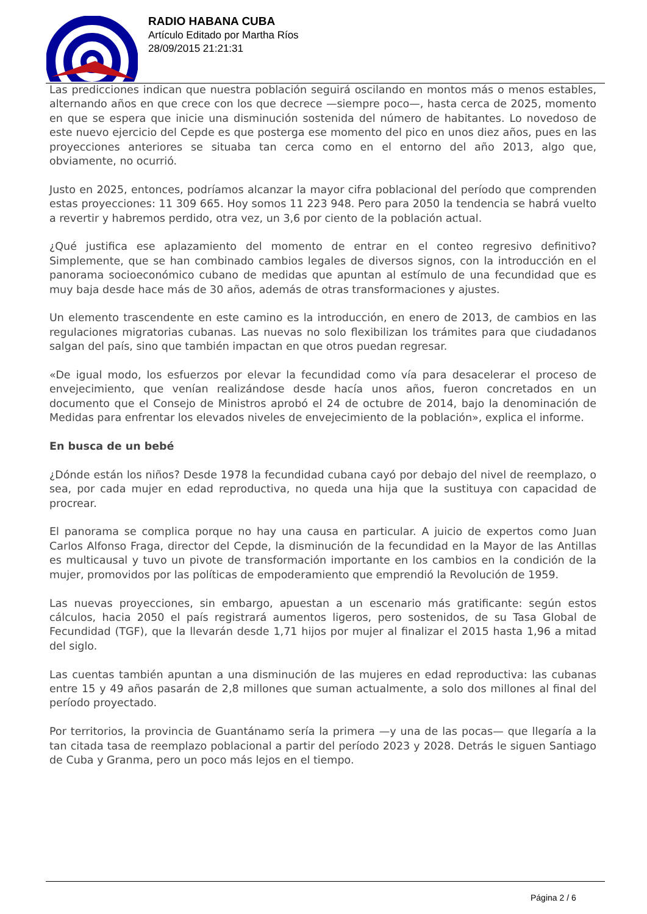RADIO HABANA CUBA
Artículo Editado por Martha Ríos
28/09/2015 21:21:31
Las predicciones indican que nuestra población seguirá oscilando en montos más o menos estables, alternando años en que crece con los que decrece —siempre poco—, hasta cerca de 2025, momento en que se espera que inicie una disminución sostenida del número de habitantes. Lo novedoso de este nuevo ejercicio del Cepde es que posterga ese momento del pico en unos diez años, pues en las proyecciones anteriores se situaba tan cerca como en el entorno del año 2013, algo que, obviamente, no ocurrió.
Justo en 2025, entonces, podríamos alcanzar la mayor cifra poblacional del período que comprenden estas proyecciones: 11 309 665. Hoy somos 11 223 948. Pero para 2050 la tendencia se habrá vuelto a revertir y habremos perdido, otra vez, un 3,6 por ciento de la población actual.
¿Qué justifica ese aplazamiento del momento de entrar en el conteo regresivo definitivo? Simplemente, que se han combinado cambios legales de diversos signos, con la introducción en el panorama socioeconómico cubano de medidas que apuntan al estímulo de una fecundidad que es muy baja desde hace más de 30 años, además de otras transformaciones y ajustes.
Un elemento trascendente en este camino es la introducción, en enero de 2013, de cambios en las regulaciones migratorias cubanas. Las nuevas no solo flexibilizan los trámites para que ciudadanos salgan del país, sino que también impactan en que otros puedan regresar.
«De igual modo, los esfuerzos por elevar la fecundidad como vía para desacelerar el proceso de envejecimiento, que venían realizándose desde hacía unos años, fueron concretados en un documento que el Consejo de Ministros aprobó el 24 de octubre de 2014, bajo la denominación de Medidas para enfrentar los elevados niveles de envejecimiento de la población», explica el informe.
En busca de un bebé
¿Dónde están los niños? Desde 1978 la fecundidad cubana cayó por debajo del nivel de reemplazo, o sea, por cada mujer en edad reproductiva, no queda una hija que la sustituya con capacidad de procrear.
El panorama se complica porque no hay una causa en particular. A juicio de expertos como Juan Carlos Alfonso Fraga, director del Cepde, la disminución de la fecundidad en la Mayor de las Antillas es multicausal y tuvo un pivote de transformación importante en los cambios en la condición de la mujer, promovidos por las políticas de empoderamiento que emprendió la Revolución de 1959.
Las nuevas proyecciones, sin embargo, apuestan a un escenario más gratificante: según estos cálculos, hacia 2050 el país registrará aumentos ligeros, pero sostenidos, de su Tasa Global de Fecundidad (TGF), que la llevarán desde 1,71 hijos por mujer al finalizar el 2015 hasta 1,96 a mitad del siglo.
Las cuentas también apuntan a una disminución de las mujeres en edad reproductiva: las cubanas entre 15 y 49 años pasarán de 2,8 millones que suman actualmente, a solo dos millones al final del período proyectado.
Por territorios, la provincia de Guantánamo sería la primera —y una de las pocas— que llegaría a la tan citada tasa de reemplazo poblacional a partir del período 2023 y 2028. Detrás le siguen Santiago de Cuba y Granma, pero un poco más lejos en el tiempo.
Página 2 / 6